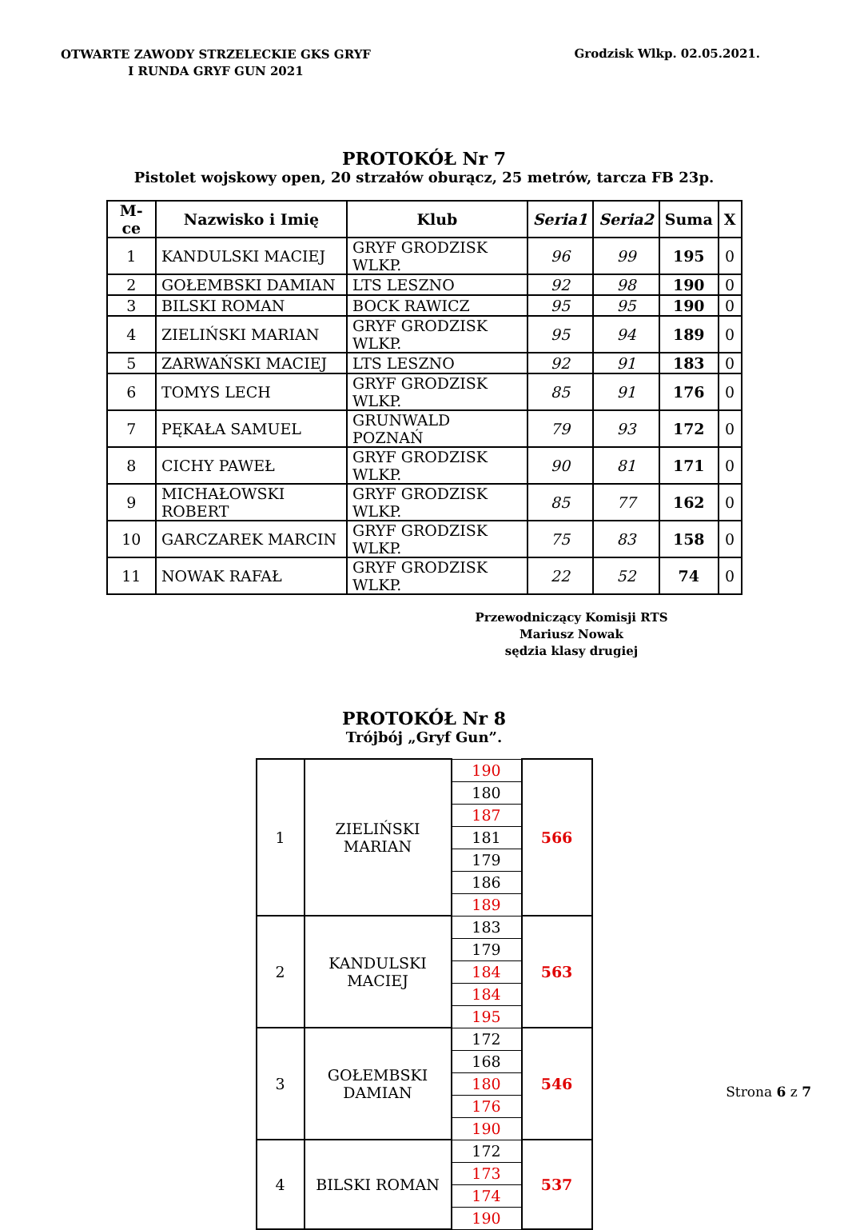OTWARTE ZAWODY STRZELECKIE GKS GRYF
I RUNDA GRYF GUN 2021
Grodzisk Wlkp. 02.05.2021.
PROTOKÓŁ Nr 7
Pistolet wojskowy open, 20 strzałów oburącz, 25 metrów, tarcza FB 23p.
| M-ce | Nazwisko i Imię | Klub | Seria1 | Seria2 | Suma | X |
| --- | --- | --- | --- | --- | --- | --- |
| 1 | KANDULSKI MACIEJ | GRYF GRODZISK WLKP. | 96 | 99 | 195 | 0 |
| 2 | GOŁEMBSKI DAMIAN | LTS LESZNO | 92 | 98 | 190 | 0 |
| 3 | BILSKI ROMAN | BOCK RAWICZ | 95 | 95 | 190 | 0 |
| 4 | ZIELIŃSKI MARIAN | GRYF GRODZISK WLKP. | 95 | 94 | 189 | 0 |
| 5 | ZARWAŃSKI MACIEJ | LTS LESZNO | 92 | 91 | 183 | 0 |
| 6 | TOMYS LECH | GRYF GRODZISK WLKP. | 85 | 91 | 176 | 0 |
| 7 | PĘKAŁA SAMUEL | GRUNWALD POZNAŃ | 79 | 93 | 172 | 0 |
| 8 | CICHY PAWEŁ | GRYF GRODZISK WLKP. | 90 | 81 | 171 | 0 |
| 9 | MICHAŁOWSKI ROBERT | GRYF GRODZISK WLKP. | 85 | 77 | 162 | 0 |
| 10 | GARCZAREK MARCIN | GRYF GRODZISK WLKP. | 75 | 83 | 158 | 0 |
| 11 | NOWAK RAFAŁ | GRYF GRODZISK WLKP. | 22 | 52 | 74 | 0 |
Przewodniczący Komisji RTS
Mariusz Nowak
sędzia klasy drugiej
PROTOKÓŁ Nr 8
Trójbój „Gryf Gun”.
| 1 | ZIELIŃSKI MARIAN | 190 | 566 |
| | | 180 | |
| | | 187 | |
| | | 181 | |
| | | 179 | |
| | | 186 | |
| | | 189 | |
| 2 | KANDULSKI MACIEJ | 183 | 563 |
| | | 179 | |
| | | 184 | |
| | | 184 | |
| | | 195 | |
| 3 | GOŁEMBSKI DAMIAN | 172 | 546 |
| | | 168 | |
| | | 180 | |
| | | 176 | |
| | | 190 | |
| 4 | BILSKI ROMAN | 172 | 537 |
| | | 173 | |
| | | 174 | |
| | | 190 | |
Strona 6 z 7